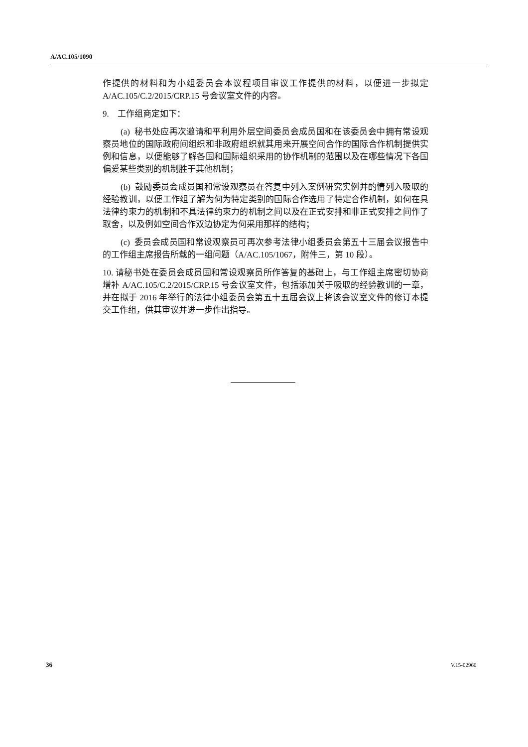A/AC.105/1090
作提供的材料和为小组委员会本议程项目审议工作提供的材料，以便进一步拟定 A/AC.105/C.2/2015/CRP.15 号会议室文件的内容。
9. 工作组商定如下：
(a) 秘书处应再次邀请和平利用外层空间委员会成员国和在该委员会中拥有常设观察员地位的国际政府间组织和非政府组织就其用来开展空间合作的国际合作机制提供实例和信息，以便能够了解各国和国际组织采用的协作机制的范围以及在哪些情况下各国偏爱某些类别的机制胜于其他机制；
(b) 鼓励委员会成员国和常设观察员在答复中列入案例研究实例并酌情列入吸取的经验教训，以便工作组了解为何为特定类别的国际合作选用了特定合作机制，如何在具法律约束力的机制和不具法律约束力的机制之间以及在正式安排和非正式安排之间作了取舍，以及例如空间合作双边协定为何采用那样的结构；
(c) 委员会成员国和常设观察员可再次参考法律小组委员会第五十三届会议报告中的工作组主席报告所载的一组问题（A/AC.105/1067，附件三，第 10 段）。
10. 请秘书处在委员会成员国和常设观察员所作答复的基础上，与工作组主席密切协商增补 A/AC.105/C.2/2015/CRP.15 号会议室文件，包括添加关于吸取的经验教训的一章，并在拟于 2016 年举行的法律小组委员会第五十五届会议上将该会议室文件的修订本提交工作组，供其审议并进一步作出指导。
36 V.15-02960